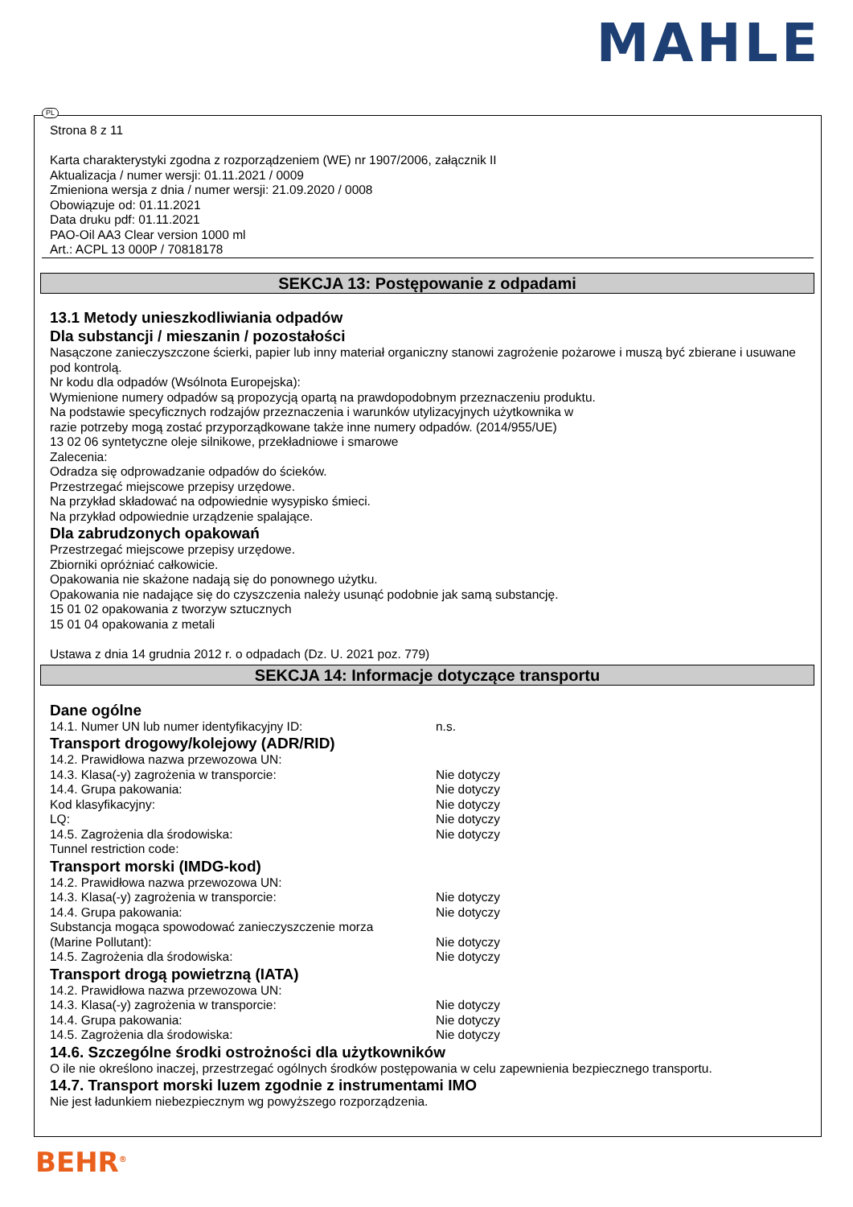MAHLE
PL
Strona 8 z 11
Karta charakterystyki zgodna z rozporządzeniem (WE) nr 1907/2006, załącznik II
Aktualizacja / numer wersji: 01.11.2021 / 0009
Zmieniona wersja z dnia / numer wersji: 21.09.2020 / 0008
Obowiązuje od: 01.11.2021
Data druku pdf: 01.11.2021
PAO-Oil AA3 Clear version 1000 ml
Art.: ACPL 13 000P / 70818178
SEKCJA 13: Postępowanie z odpadami
13.1 Metody unieszkodliwiania odpadów
Dla substancji / mieszanin / pozostałości
Nasączone zanieczyszczone ścierki, papier lub inny materiał organiczny stanowi zagrożenie pożarowe i muszą być zbierane i usuwane pod kontrolą.
Nr kodu dla odpadów (Wsólnota Europejska):
Wymienione numery odpadów są propozycją opartą na prawdopodobnym przeznaczeniu produktu.
Na podstawie specyficznych rodzajów przeznaczenia i warunków utylizacyjnych użytkownika w
razie potrzeby mogą zostać przyporządkowane także inne numery odpadów. (2014/955/UE)
13 02 06 syntetyczne oleje silnikowe, przekładniowe i smarowe
Zalecenia:
Odradza się odprowadzanie odpadów do ścieków.
Przestrzegać miejscowe przepisy urzędowe.
Na przykład składować na odpowiednie wysypisko śmieci.
Na przykład odpowiednie urządzenie spalające.
Dla zabrudzonych opakowań
Przestrzegać miejscowe przepisy urzędowe.
Zbiorniki opróżniać całkowicie.
Opakowania nie skażone nadają się do ponownego użytku.
Opakowania nie nadające się do czyszczenia należy usunąć podobnie jak samą substancję.
15 01 02 opakowania z tworzyw sztucznych
15 01 04 opakowania z metali
Ustawa z dnia 14 grudnia 2012 r. o odpadach (Dz. U. 2021 poz. 779)
SEKCJA 14: Informacje dotyczące transportu
Dane ogólne
14.1. Numer UN lub numer identyfikacyjny ID: n.s.
Transport drogowy/kolejowy (ADR/RID)
14.2. Prawidłowa nazwa przewozowa UN:
14.3. Klasa(-y) zagrożenia w transporcie: Nie dotyczy
14.4. Grupa pakowania: Nie dotyczy
Kod klasyfikacyjny: Nie dotyczy
LQ: Nie dotyczy
14.5. Zagrożenia dla środowiska: Nie dotyczy
Tunnel restriction code:
Transport morski (IMDG-kod)
14.2. Prawidłowa nazwa przewozowa UN:
14.3. Klasa(-y) zagrożenia w transporcie: Nie dotyczy
14.4. Grupa pakowania: Nie dotyczy
Substancja mogąca spowodować zanieczyszczenie morza
(Marine Pollutant): Nie dotyczy
14.5. Zagrożenia dla środowiska: Nie dotyczy
Transport drogą powietrzną (IATA)
14.2. Prawidłowa nazwa przewozowa UN:
14.3. Klasa(-y) zagrożenia w transporcie: Nie dotyczy
14.4. Grupa pakowania: Nie dotyczy
14.5. Zagrożenia dla środowiska: Nie dotyczy
14.6. Szczególne środki ostrożności dla użytkowników
O ile nie określono inaczej, przestrzegać ogólnych środków postępowania w celu zapewnienia bezpiecznego transportu.
14.7. Transport morski luzem zgodnie z instrumentami IMO
Nie jest ładunkiem niebezpiecznym wg powyższego rozporządzenia.
BEHR<sup>®</sup>